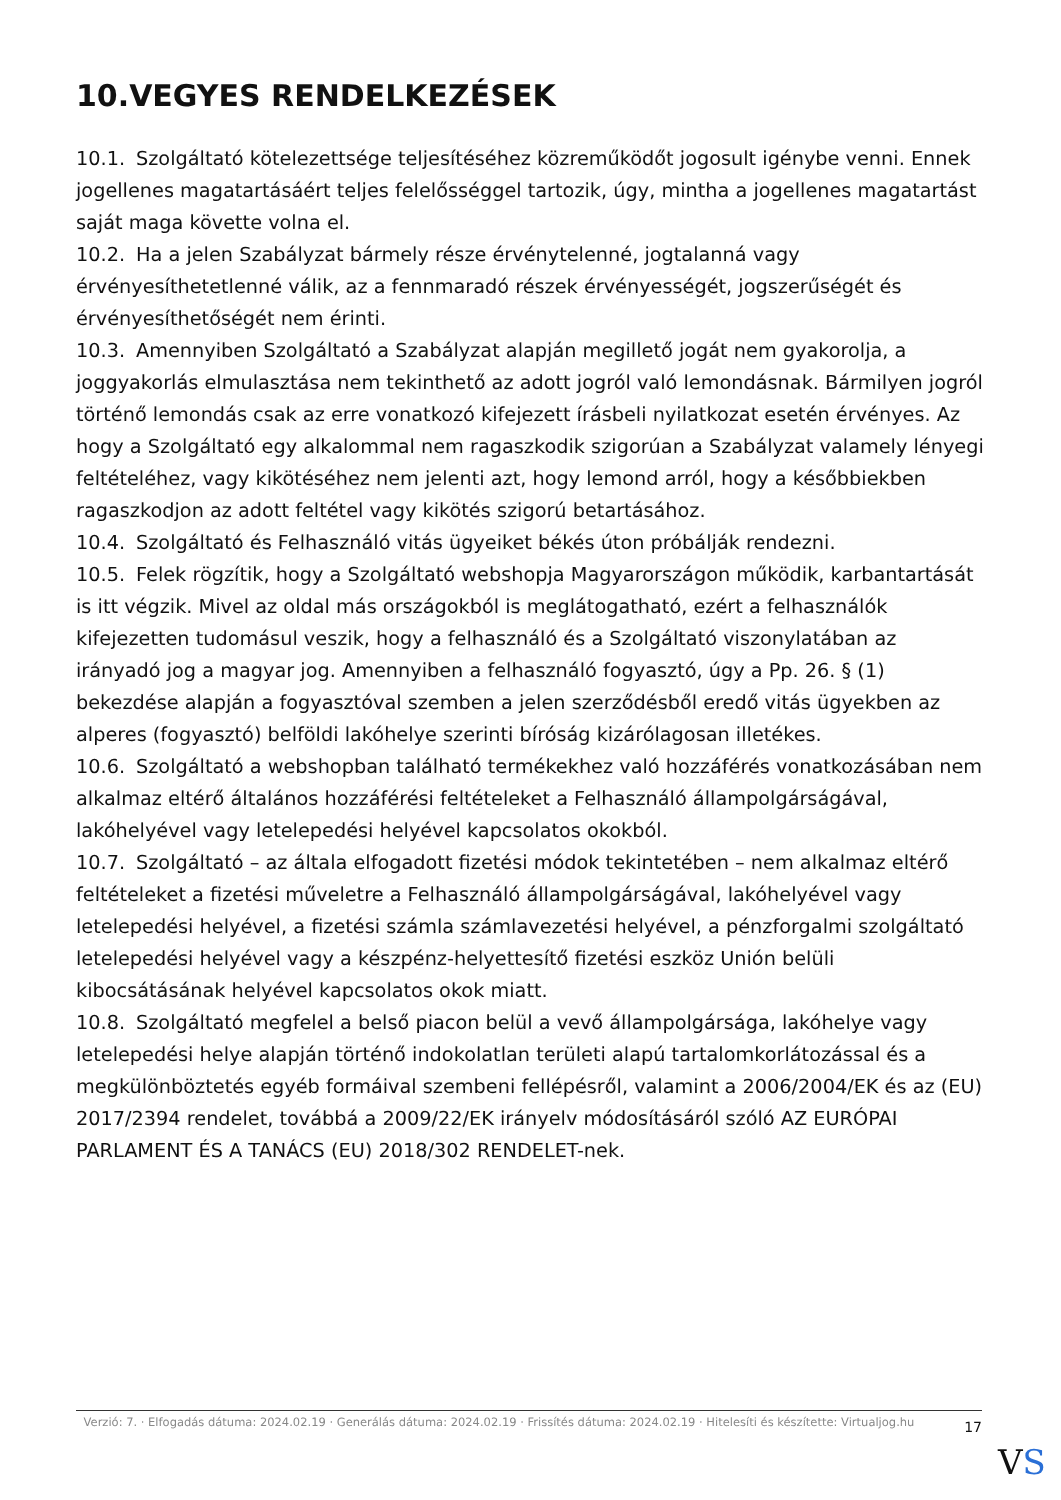10.VEGYES RENDELKEZÉSEK
10.1. Szolgáltató kötelezettsége teljesítéséhez közreműködőt jogosult igénybe venni. Ennek jogellenes magatartásáért teljes felelősséggel tartozik, úgy, mintha a jogellenes magatartást saját maga követte volna el.
10.2. Ha a jelen Szabályzat bármely része érvénytelenné, jogtalanná vagy érvényesíthetetlenné válik, az a fennmaradó részek érvényességét, jogszerűségét és érvényesíthetőségét nem érinti.
10.3. Amennyiben Szolgáltató a Szabályzat alapján megillető jogát nem gyakorolja, a joggyakorlás elmulasztása nem tekinthető az adott jogról való lemondásnak. Bármilyen jogról történő lemondás csak az erre vonatkozó kifejezett írásbeli nyilatkozat esetén érvényes. Az hogy a Szolgáltató egy alkalommal nem ragaszkodik szigorúan a Szabályzat valamely lényegi feltételéhez, vagy kikötéséhez nem jelenti azt, hogy lemond arról, hogy a későbbiekben ragaszkodjon az adott feltétel vagy kikötés szigorú betartásához.
10.4. Szolgáltató és Felhasználó vitás ügyeiket békés úton próbálják rendezni.
10.5. Felek rögzítik, hogy a Szolgáltató webshopja Magyarországon működik, karbantartását is itt végzik. Mivel az oldal más országokból is meglátogatható, ezért a felhasználók kifejezetten tudomásul veszik, hogy a felhasználó és a Szolgáltató viszonylatában az irányadó jog a magyar jog. Amennyiben a felhasználó fogyasztó, úgy a Pp. 26. § (1) bekezdése alapján a fogyasztóval szemben a jelen szerződésből eredő vitás ügyekben az alperes (fogyasztó) belföldi lakóhelye szerinti bíróság kizárólagosan illetékes.
10.6. Szolgáltató a webshopban található termékekhez való hozzáférés vonatkozásában nem alkalmaz eltérő általános hozzáférési feltételeket a Felhasználó állampolgárságával, lakóhelyével vagy letelepedési helyével kapcsolatos okokból.
10.7. Szolgáltató – az általa elfogadott fizetési módok tekintetében – nem alkalmaz eltérő feltételeket a fizetési műveletre a Felhasználó állampolgárságával, lakóhelyével vagy letelepedési helyével, a fizetési számla számlavezetési helyével, a pénzforgalmi szolgáltató letelepedési helyével vagy a készpénz-helyettesítő fizetési eszköz Unión belüli kibocsátásának helyével kapcsolatos okok miatt.
10.8. Szolgáltató megfelel a belső piacon belül a vevő állampolgársága, lakóhelye vagy letelepedési helye alapján történő indokolatlan területi alapú tartalomkorlátozással és a megkülönböztetés egyéb formáival szembeni fellépésről, valamint a 2006/2004/EK és az (EU) 2017/2394 rendelet, továbbá a 2009/22/EK irányelv módosításáról szóló AZ EURÓPAI PARLAMENT ÉS A TANÁCS (EU) 2018/302 RENDELET-nek.
Verzió: 7. · Elfogadás dátuma: 2024.02.19 · Generálás dátuma: 2024.02.19 · Frissítés dátuma: 2024.02.19 · Hitelesíti és készítette: Virtualjog.hu
17
VS